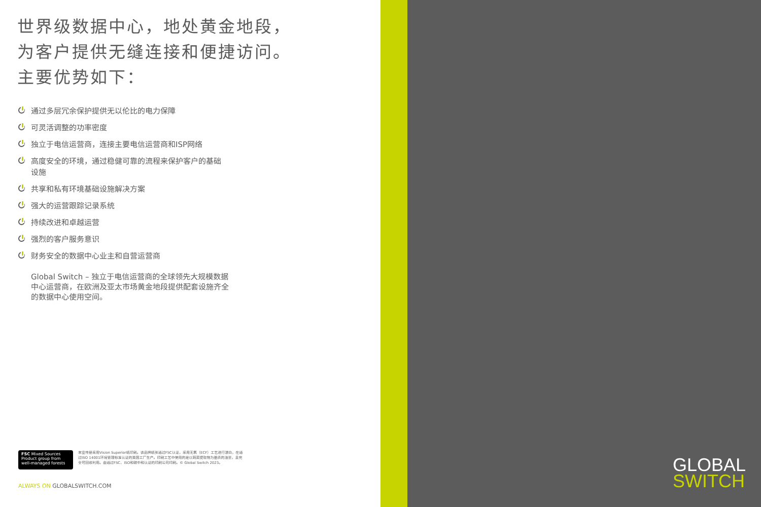世界级数据中心，地处黄金地段，
为客户提供无缝连接和便捷访问。
主要优势如下：
通过多层冗余保护提供无以伦比的电力保障
可灵活调整的功率密度
独立于电信运营商，连接主要电信运营商和ISP网络
高度安全的环境，通过稳健可靠的流程来保护客户的基础设施
共享和私有环境基础设施解决方案
强大的运营跟踪记录系统
持续改进和卓越运营
强烈的客户服务意识
财务安全的数据中心业主和自营运营商
Global Switch – 独立于电信运营商的全球领先大规模数据中心运营商，在欧洲及亚太市场黄金地段提供配套设施齐全的数据中心使用空间。
FSC Mixed Sources
Product group from well-managed forests
本宣传册采用Vision Superior纸印刷。该品牌纸张通过FSC认证，采用无氯（ECF）工艺进行漂白，在通过ISO 14001环境管理标准认证的英国工厂生产。印刷工艺中使用的是以蔬菜提取物为基质的油墨，且完全可回收利用。由通过FSC、ISO和碳中和认证的印刷公司印刷。© Global Switch 2023。
ALWAYS ON GLOBALSWITCH.COM
GLOBAL
SWITCH